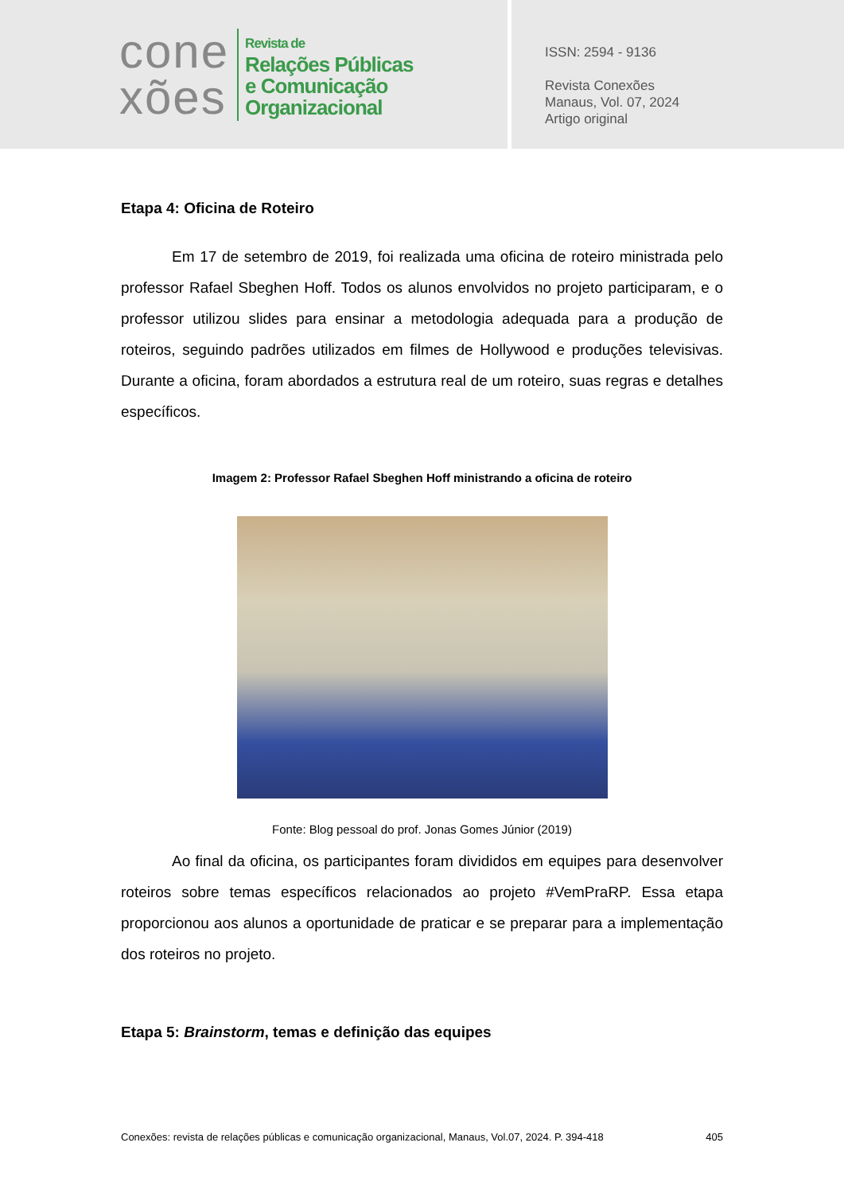cone
xões
Revista de
Relações Públicas
e Comunicação
Organizacional
ISSN: 2594 - 9136
Revista Conexões
Manaus, Vol. 07, 2024
Artigo original
Etapa 4: Oficina de Roteiro
Em 17 de setembro de 2019, foi realizada uma oficina de roteiro ministrada pelo professor Rafael Sbeghen Hoff. Todos os alunos envolvidos no projeto participaram, e o professor utilizou slides para ensinar a metodologia adequada para a produção de roteiros, seguindo padrões utilizados em filmes de Hollywood e produções televisivas. Durante a oficina, foram abordados a estrutura real de um roteiro, suas regras e detalhes específicos.
Imagem 2: Professor Rafael Sbeghen Hoff ministrando a oficina de roteiro
Fonte: Blog pessoal do prof. Jonas Gomes Júnior (2019)
Ao final da oficina, os participantes foram divididos em equipes para desenvolver roteiros sobre temas específicos relacionados ao projeto #VemPraRP. Essa etapa proporcionou aos alunos a oportunidade de praticar e se preparar para a implementação dos roteiros no projeto.
Etapa 5: Brainstorm, temas e definição das equipes
Conexões: revista de relações públicas e comunicação organizacional, Manaus, Vol.07, 2024. P. 394-418 405